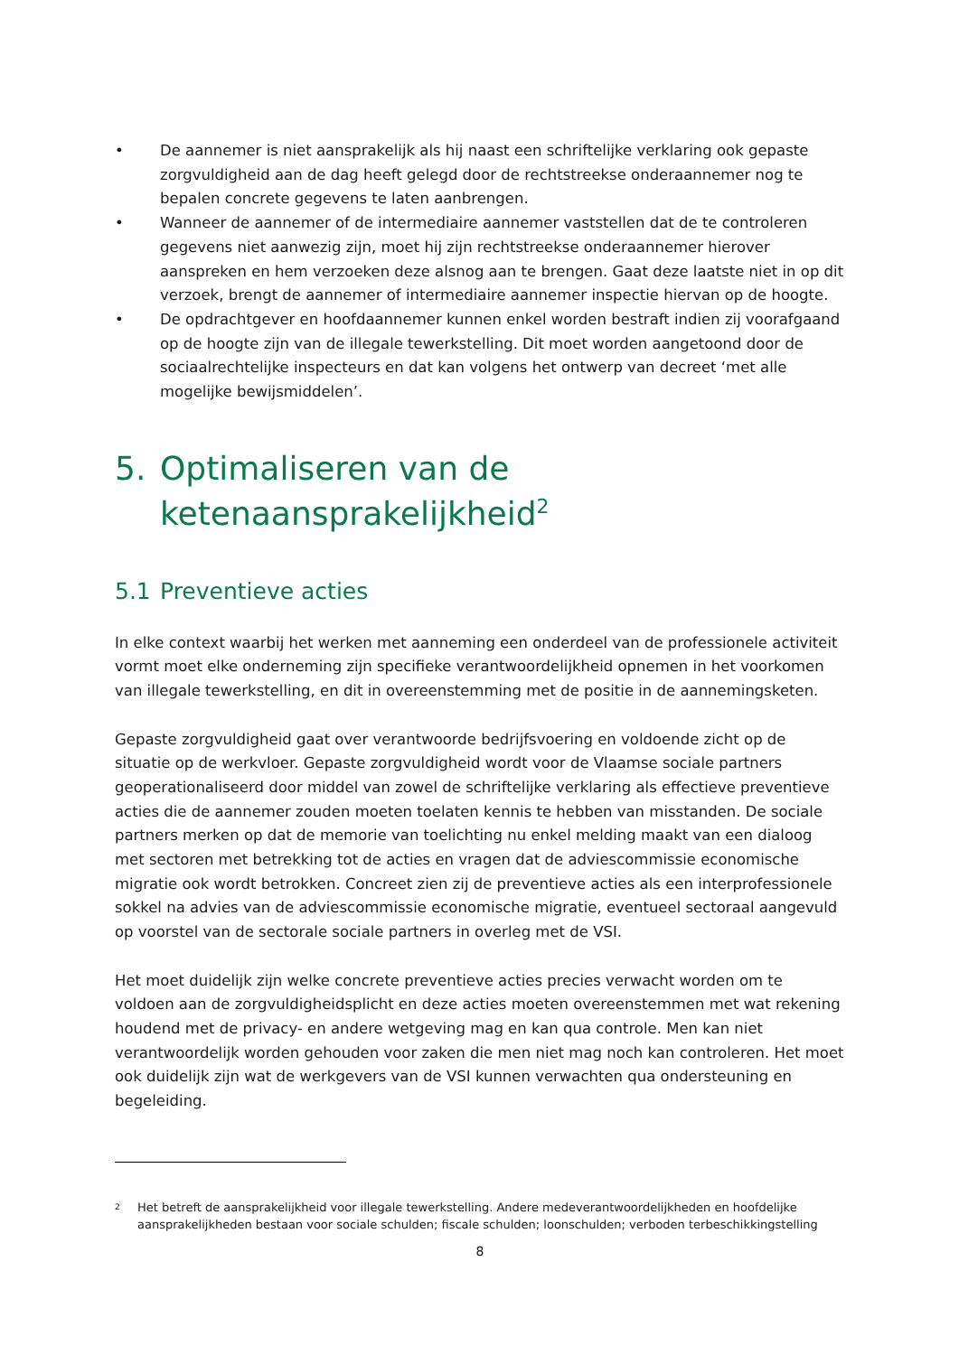• De aannemer is niet aansprakelijk als hij naast een schriftelijke verklaring ook gepaste zorgvuldigheid aan de dag heeft gelegd door de rechtstreekse onderaannemer nog te bepalen concrete gegevens te laten aanbrengen.
• Wanneer de aannemer of de intermediaire aannemer vaststellen dat de te controleren gegevens niet aanwezig zijn, moet hij zijn rechtstreekse onderaannemer hierover aanspreken en hem verzoeken deze alsnog aan te brengen. Gaat deze laatste niet in op dit verzoek, brengt de aannemer of intermediaire aannemer inspectie hiervan op de hoogte.
• De opdrachtgever en hoofdaannemer kunnen enkel worden bestraft indien zij voorafgaand op de hoogte zijn van de illegale tewerkstelling. Dit moet worden aangetoond door de sociaalrechtelijke inspecteurs en dat kan volgens het ontwerp van decreet ‘met alle mogelijke bewijsmiddelen’.
5. Optimaliseren van de ketenaansprakelijkheid<sup>2</sup>
5.1 Preventieve acties
In elke context waarbij het werken met aanneming een onderdeel van de professionele activiteit vormt moet elke onderneming zijn specifieke verantwoordelijkheid opnemen in het voorkomen van illegale tewerkstelling, en dit in overeenstemming met de positie in de aannemingsketen.
Gepaste zorgvuldigheid gaat over verantwoorde bedrijfsvoering en voldoende zicht op de situatie op de werkvloer. Gepaste zorgvuldigheid wordt voor de Vlaamse sociale partners geoperationaliseerd door middel van zowel de schriftelijke verklaring als effectieve preventieve acties die de aannemer zouden moeten toelaten kennis te hebben van misstanden. De sociale partners merken op dat de memorie van toelichting nu enkel melding maakt van een dialoog met sectoren met betrekking tot de acties en vragen dat de adviescommissie economische migratie ook wordt betrokken. Concreet zien zij de preventieve acties als een interprofessionele sokkel na advies van de adviescommissie economische migratie, eventueel sectoraal aangevuld op voorstel van de sectorale sociale partners in overleg met de VSI.
Het moet duidelijk zijn welke concrete preventieve acties precies verwacht worden om te voldoen aan de zorgvuldigheidsplicht en deze acties moeten overeenstemmen met wat rekening houdend met de privacy- en andere wetgeving mag en kan qua controle. Men kan niet verantwoordelijk worden gehouden voor zaken die men niet mag noch kan controleren. Het moet ook duidelijk zijn wat de werkgevers van de VSI kunnen verwachten qua ondersteuning en begeleiding.
2 Het betreft de aansprakelijkheid voor illegale tewerkstelling. Andere medeverantwoordelijkheden en hoofdelijke aansprakelijkheden bestaan voor sociale schulden; fiscale schulden; loonschulden; verboden terbeschikkingstelling
8